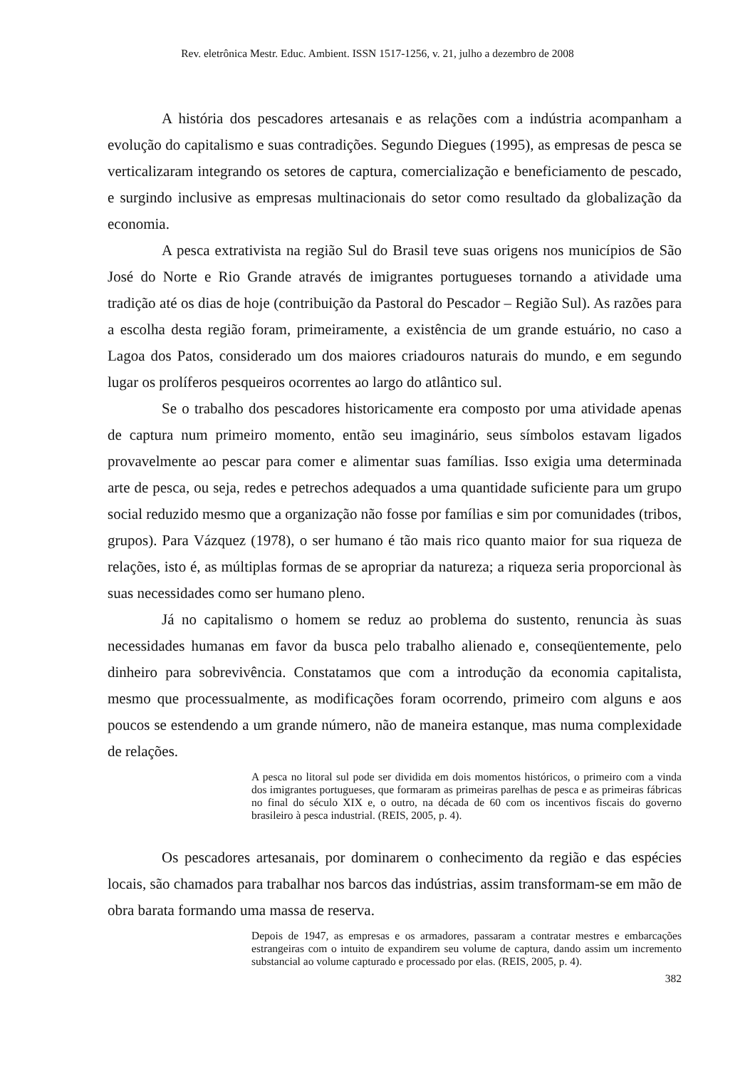Rev. eletrônica Mestr. Educ. Ambient. ISSN 1517-1256, v. 21, julho a dezembro de 2008
A história dos pescadores artesanais e as relações com a indústria acompanham a evolução do capitalismo e suas contradições. Segundo Diegues (1995), as empresas de pesca se verticalizaram integrando os setores de captura, comercialização e beneficiamento de pescado, e surgindo inclusive as empresas multinacionais do setor como resultado da globalização da economia.
A pesca extrativista na região Sul do Brasil teve suas origens nos municípios de São José do Norte e Rio Grande através de imigrantes portugueses tornando a atividade uma tradição até os dias de hoje (contribuição da Pastoral do Pescador – Região Sul). As razões para a escolha desta região foram, primeiramente, a existência de um grande estuário, no caso a Lagoa dos Patos, considerado um dos maiores criadouros naturais do mundo, e em segundo lugar os prolíferos pesqueiros ocorrentes ao largo do atlântico sul.
Se o trabalho dos pescadores historicamente era composto por uma atividade apenas de captura num primeiro momento, então seu imaginário, seus símbolos estavam ligados provavelmente ao pescar para comer e alimentar suas famílias. Isso exigia uma determinada arte de pesca, ou seja, redes e petrechos adequados a uma quantidade suficiente para um grupo social reduzido mesmo que a organização não fosse por famílias e sim por comunidades (tribos, grupos). Para Vázquez (1978), o ser humano é tão mais rico quanto maior for sua riqueza de relações, isto é, as múltiplas formas de se apropriar da natureza; a riqueza seria proporcional às suas necessidades como ser humano pleno.
Já no capitalismo o homem se reduz ao problema do sustento, renuncia às suas necessidades humanas em favor da busca pelo trabalho alienado e, conseqüentemente, pelo dinheiro para sobrevivência. Constatamos que com a introdução da economia capitalista, mesmo que processualmente, as modificações foram ocorrendo, primeiro com alguns e aos poucos se estendendo a um grande número, não de maneira estanque, mas numa complexidade de relações.
A pesca no litoral sul pode ser dividida em dois momentos históricos, o primeiro com a vinda dos imigrantes portugueses, que formaram as primeiras parelhas de pesca e as primeiras fábricas no final do século XIX e, o outro, na década de 60 com os incentivos fiscais do governo brasileiro à pesca industrial. (REIS, 2005, p. 4).
Os pescadores artesanais, por dominarem o conhecimento da região e das espécies locais, são chamados para trabalhar nos barcos das indústrias, assim transformam-se em mão de obra barata formando uma massa de reserva.
Depois de 1947, as empresas e os armadores, passaram a contratar mestres e embarcações estrangeiras com o intuito de expandirem seu volume de captura, dando assim um incremento substancial ao volume capturado e processado por elas. (REIS, 2005, p. 4).
382